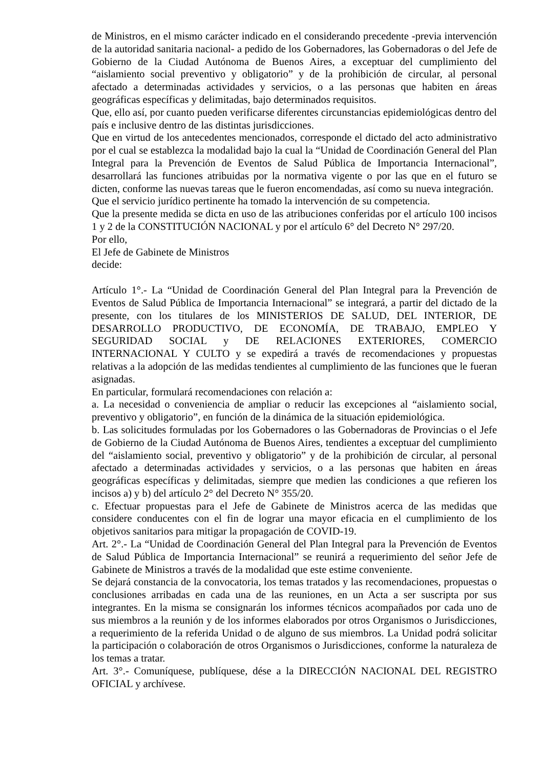de Ministros, en el mismo carácter indicado en el considerando precedente -previa intervención de la autoridad sanitaria nacional- a pedido de los Gobernadores, las Gobernadoras o del Jefe de Gobierno de la Ciudad Autónoma de Buenos Aires, a exceptuar del cumplimiento del “aislamiento social preventivo y obligatorio” y de la prohibición de circular, al personal afectado a determinadas actividades y servicios, o a las personas que habiten en áreas geográficas específicas y delimitadas, bajo determinados requisitos.
Que, ello así, por cuanto pueden verificarse diferentes circunstancias epidemiológicas dentro del país e inclusive dentro de las distintas jurisdicciones.
Que en virtud de los antecedentes mencionados, corresponde el dictado del acto administrativo por el cual se establezca la modalidad bajo la cual la “Unidad de Coordinación General del Plan Integral para la Prevención de Eventos de Salud Pública de Importancia Internacional”, desarrollará las funciones atribuidas por la normativa vigente o por las que en el futuro se dicten, conforme las nuevas tareas que le fueron encomendadas, así como su nueva integración.
Que el servicio jurídico pertinente ha tomado la intervención de su competencia.
Que la presente medida se dicta en uso de las atribuciones conferidas por el artículo 100 incisos 1 y 2 de la CONSTITUCIÓN NACIONAL y por el artículo 6° del Decreto N° 297/20.
Por ello,
El Jefe de Gabinete de Ministros
decide:
Artículo 1°.- La “Unidad de Coordinación General del Plan Integral para la Prevención de Eventos de Salud Pública de Importancia Internacional” se integrará, a partir del dictado de la presente, con los titulares de los MINISTERIOS DE SALUD, DEL INTERIOR, DE DESARROLLO PRODUCTIVO, DE ECONOMÍA, DE TRABAJO, EMPLEO Y SEGURIDAD SOCIAL y DE RELACIONES EXTERIORES, COMERCIO INTERNACIONAL Y CULTO y se expedirá a través de recomendaciones y propuestas relativas a la adopción de las medidas tendientes al cumplimiento de las funciones que le fueran asignadas.
En particular, formulará recomendaciones con relación a:
a. La necesidad o conveniencia de ampliar o reducir las excepciones al “aislamiento social, preventivo y obligatorio”, en función de la dinámica de la situación epidemiológica.
b. Las solicitudes formuladas por los Gobernadores o las Gobernadoras de Provincias o el Jefe de Gobierno de la Ciudad Autónoma de Buenos Aires, tendientes a exceptuar del cumplimiento del “aislamiento social, preventivo y obligatorio” y de la prohibición de circular, al personal afectado a determinadas actividades y servicios, o a las personas que habiten en áreas geográficas específicas y delimitadas, siempre que medien las condiciones a que refieren los incisos a) y b) del artículo 2° del Decreto N° 355/20.
c. Efectuar propuestas para el Jefe de Gabinete de Ministros acerca de las medidas que considere conducentes con el fin de lograr una mayor eficacia en el cumplimiento de los objetivos sanitarios para mitigar la propagación de COVID-19.
Art. 2°.- La “Unidad de Coordinación General del Plan Integral para la Prevención de Eventos de Salud Pública de Importancia Internacional” se reunirá a requerimiento del señor Jefe de Gabinete de Ministros a través de la modalidad que este estime conveniente.
Se dejará constancia de la convocatoria, los temas tratados y las recomendaciones, propuestas o conclusiones arribadas en cada una de las reuniones, en un Acta a ser suscripta por sus integrantes. En la misma se consignarán los informes técnicos acompañados por cada uno de sus miembros a la reunión y de los informes elaborados por otros Organismos o Jurisdicciones, a requerimiento de la referida Unidad o de alguno de sus miembros. La Unidad podrá solicitar la participación o colaboración de otros Organismos o Jurisdicciones, conforme la naturaleza de los temas a tratar.
Art. 3°.- Comuníquese, publíquese, dése a la DIRECCIÓN NACIONAL DEL REGISTRO OFICIAL y archívese.